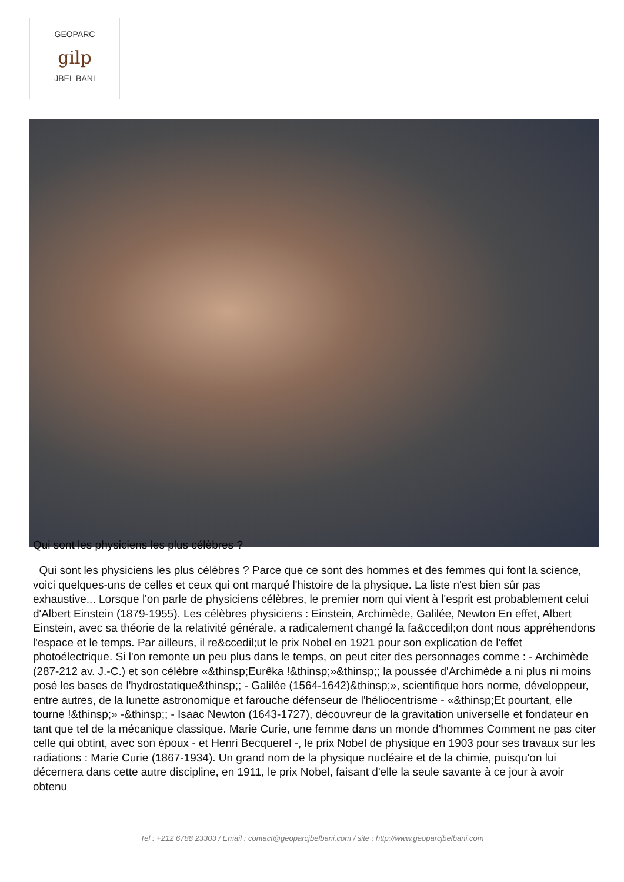GEOPARC
gilp
JBEL BANI
Qui sont les physiciens les plus célèbres ?
Qui sont les physiciens les plus célèbres ? Parce que ce sont des hommes et des femmes qui font la science, voici quelques-uns de celles et ceux qui ont marqué l'histoire de la physique. La liste n'est bien sûr pas exhaustive... Lorsque l'on parle de physiciens célèbres, le premier nom qui vient à l'esprit est probablement celui d'Albert Einstein (1879-1955). Les célèbres physiciens : Einstein, Archimède, Galilée, Newton En effet, Albert Einstein, avec sa théorie de la relativité générale, a radicalement changé la fa&ccedil;on dont nous appréhendons l'espace et le temps. Par ailleurs, il re&ccedil;ut le prix Nobel en 1921 pour son explication de l'effet photoélectrique. Si l'on remonte un peu plus dans le temps, on peut citer des personnages comme : - Archimède (287-212 av. J.-C.) et son célèbre «&thinsp;Eurêka !&thinsp;»&thinsp;; la poussée d'Archimède a ni plus ni moins posé les bases de l'hydrostatique&thinsp;; - Galilée (1564-1642)&thinsp;», scientifique hors norme, développeur, entre autres, de la lunette astronomique et farouche défenseur de l'héliocentrisme - «&thinsp;Et pourtant, elle tourne !&thinsp;» -&thinsp;; - Isaac Newton (1643-1727), découvreur de la gravitation universelle et fondateur en tant que tel de la mécanique classique. Marie Curie, une femme dans un monde d'hommes Comment ne pas citer celle qui obtint, avec son époux - et Henri Becquerel -, le prix Nobel de physique en 1903 pour ses travaux sur les radiations : Marie Curie (1867-1934). Un grand nom de la physique nucléaire et de la chimie, puisqu'on lui décernera dans cette autre discipline, en 1911, le prix Nobel, faisant d'elle la seule savante à ce jour à avoir obtenu
Tel : +212 6788 23303 / Email : contact@geoparcjbelbani.com / site : http://www.geoparcjbelbani.com